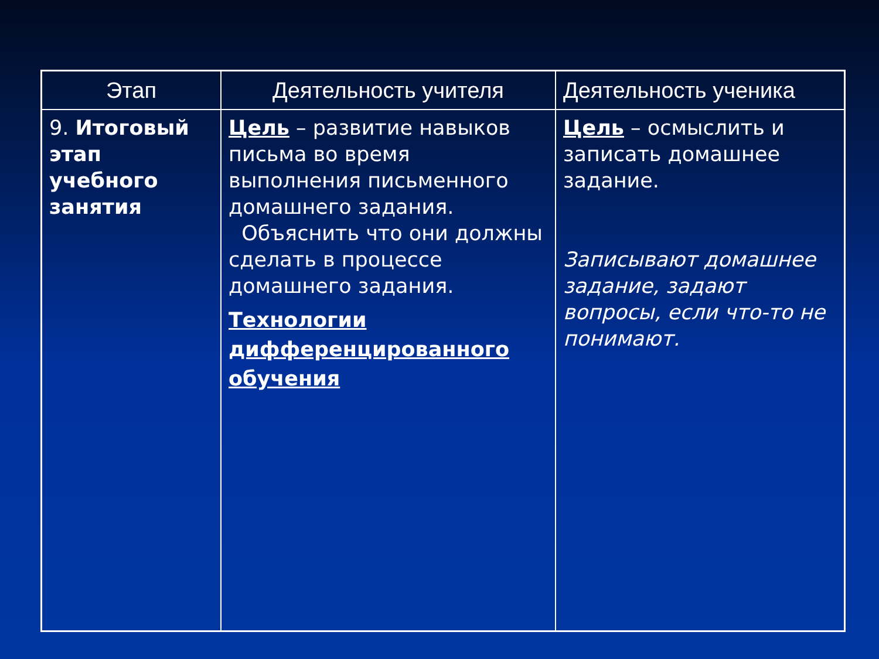| Этап | Деятельность учителя | Деятельность ученика |
| --- | --- | --- |
| 9. Итоговый этап учебного занятия | Цель – развитие навыков письма во время выполнения письменного домашнего задания. Объяснить что они должны сделать в процессе домашнего задания. Технологии дифференцированного обучения | Цель – осмыслить и записать домашнее задание. Записывают домашнее задание, задают вопросы, если что-то не понимают. |